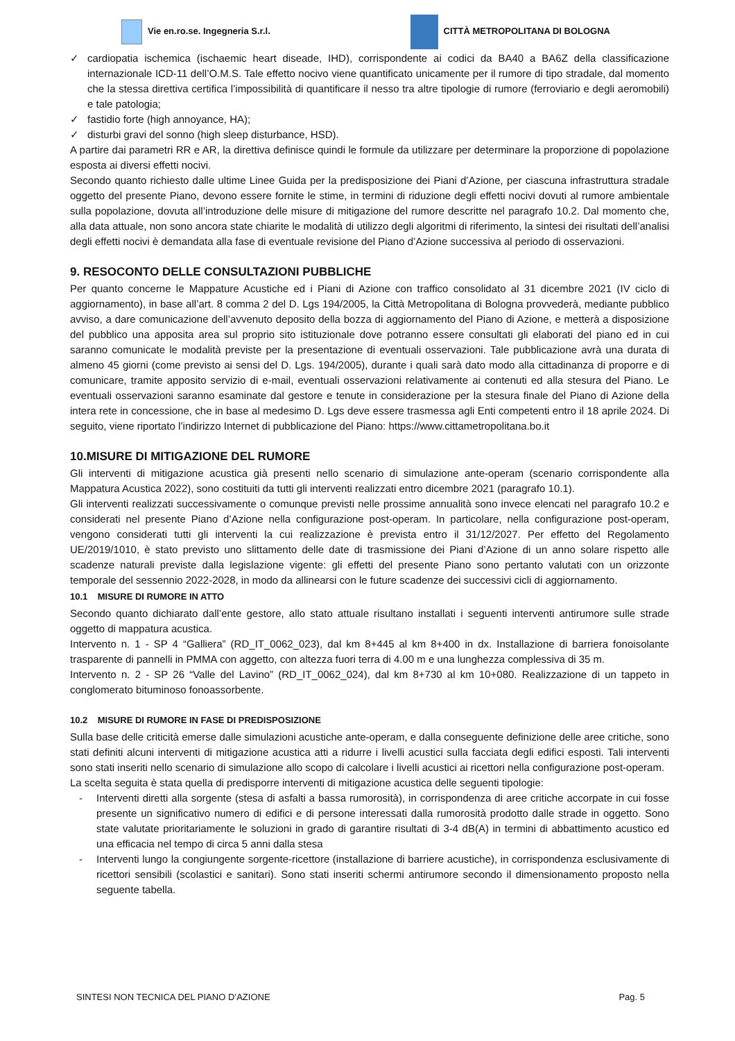Vie en.ro.se. Ingegneria S.r.l.
CITTÀ METROPOLITANA DI BOLOGNA
✓ cardiopatia ischemica (ischaemic heart diseade, IHD), corrispondente ai codici da BA40 a BA6Z della classificazione internazionale ICD-11 dell’O.M.S. Tale effetto nocivo viene quantificato unicamente per il rumore di tipo stradale, dal momento che la stessa direttiva certifica l’impossibilità di quantificare il nesso tra altre tipologie di rumore (ferroviario e degli aeromobili) e tale patologia;
✓ fastidio forte (high annoyance, HA);
✓ disturbi gravi del sonno (high sleep disturbance, HSD).
A partire dai parametri RR e AR, la direttiva definisce quindi le formule da utilizzare per determinare la proporzione di popolazione esposta ai diversi effetti nocivi.
Secondo quanto richiesto dalle ultime Linee Guida per la predisposizione dei Piani d’Azione, per ciascuna infrastruttura stradale oggetto del presente Piano, devono essere fornite le stime, in termini di riduzione degli effetti nocivi dovuti al rumore ambientale sulla popolazione, dovuta all’introduzione delle misure di mitigazione del rumore descritte nel paragrafo 10.2. Dal momento che, alla data attuale, non sono ancora state chiarite le modalità di utilizzo degli algoritmi di riferimento, la sintesi dei risultati dell’analisi degli effetti nocivi è demandata alla fase di eventuale revisione del Piano d’Azione successiva al periodo di osservazioni.
9. RESOCONTO DELLE CONSULTAZIONI PUBBLICHE
Per quanto concerne le Mappature Acustiche ed i Piani di Azione con traffico consolidato al 31 dicembre 2021 (IV ciclo di aggiornamento), in base all’art. 8 comma 2 del D. Lgs 194/2005, la Città Metropolitana di Bologna provvederà, mediante pubblico avviso, a dare comunicazione dell’avvenuto deposito della bozza di aggiornamento del Piano di Azione, e metterà a disposizione del pubblico una apposita area sul proprio sito istituzionale dove potranno essere consultati gli elaborati del piano ed in cui saranno comunicate le modalità previste per la presentazione di eventuali osservazioni. Tale pubblicazione avrà una durata di almeno 45 giorni (come previsto ai sensi del D. Lgs. 194/2005), durante i quali sarà dato modo alla cittadinanza di proporre e di comunicare, tramite apposito servizio di e-mail, eventuali osservazioni relativamente ai contenuti ed alla stesura del Piano. Le eventuali osservazioni saranno esaminate dal gestore e tenute in considerazione per la stesura finale del Piano di Azione della intera rete in concessione, che in base al medesimo D. Lgs deve essere trasmessa agli Enti competenti entro il 18 aprile 2024. Di seguito, viene riportato l’indirizzo Internet di pubblicazione del Piano: https://www.cittametropolitana.bo.it
10.MISURE DI MITIGAZIONE DEL RUMORE
Gli interventi di mitigazione acustica già presenti nello scenario di simulazione ante-operam (scenario corrispondente alla Mappatura Acustica 2022), sono costituiti da tutti gli interventi realizzati entro dicembre 2021 (paragrafo 10.1).
Gli interventi realizzati successivamente o comunque previsti nelle prossime annualità sono invece elencati nel paragrafo 10.2 e considerati nel presente Piano d’Azione nella configurazione post-operam. In particolare, nella configurazione post-operam, vengono considerati tutti gli interventi la cui realizzazione è prevista entro il 31/12/2027. Per effetto del Regolamento UE/2019/1010, è stato previsto uno slittamento delle date di trasmissione dei Piani d’Azione di un anno solare rispetto alle scadenze naturali previste dalla legislazione vigente: gli effetti del presente Piano sono pertanto valutati con un orizzonte temporale del sessennio 2022-2028, in modo da allinearsi con le future scadenze dei successivi cicli di aggiornamento.
10.1 MISURE DI RUMORE IN ATTO
Secondo quanto dichiarato dall’ente gestore, allo stato attuale risultano installati i seguenti interventi antirumore sulle strade oggetto di mappatura acustica.
Intervento n. 1 - SP 4 “Galliera” (RD_IT_0062_023), dal km 8+445 al km 8+400 in dx. Installazione di barriera fonoisolante trasparente di pannelli in PMMA con aggetto, con altezza fuori terra di 4.00 m e una lunghezza complessiva di 35 m.
Intervento n. 2 - SP 26 “Valle del Lavino” (RD_IT_0062_024), dal km 8+730 al km 10+080. Realizzazione di un tappeto in conglomerato bituminoso fonoassorbente.
10.2 MISURE DI RUMORE IN FASE DI PREDISPOSIZIONE
Sulla base delle criticità emerse dalle simulazioni acustiche ante-operam, e dalla conseguente definizione delle aree critiche, sono stati definiti alcuni interventi di mitigazione acustica atti a ridurre i livelli acustici sulla facciata degli edifici esposti. Tali interventi sono stati inseriti nello scenario di simulazione allo scopo di calcolare i livelli acustici ai ricettori nella configurazione post-operam.
La scelta seguita è stata quella di predisporre interventi di mitigazione acustica delle seguenti tipologie:
- Interventi diretti alla sorgente (stesa di asfalti a bassa rumorosità), in corrispondenza di aree critiche accorpate in cui fosse presente un significativo numero di edifici e di persone interessati dalla rumorosità prodotto dalle strade in oggetto. Sono state valutate prioritariamente le soluzioni in grado di garantire risultati di 3-4 dB(A) in termini di abbattimento acustico ed una efficacia nel tempo di circa 5 anni dalla stesa
- Interventi lungo la congiungente sorgente-ricettore (installazione di barriere acustiche), in corrispondenza esclusivamente di ricettori sensibili (scolastici e sanitari). Sono stati inseriti schermi antirumore secondo il dimensionamento proposto nella seguente tabella.
SINTESI NON TECNICA DEL PIANO D’AZIONE Pag. 5